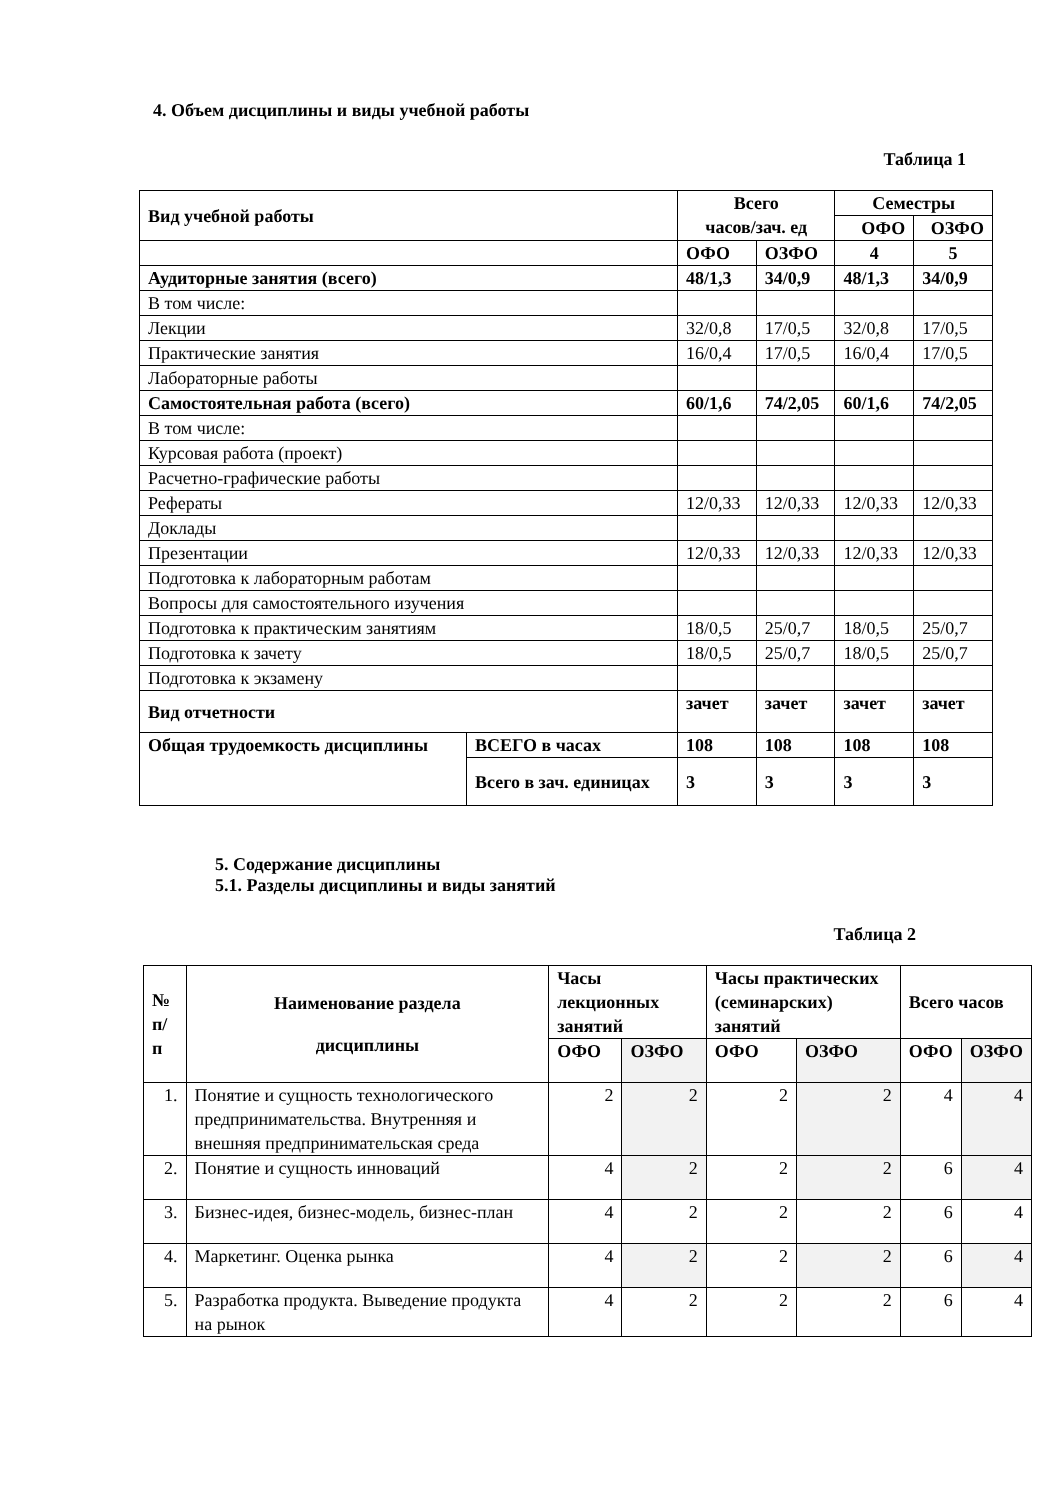4. Объем дисциплины и виды учебной работы
Таблица 1
| Вид учебной работы | | Всего часов/зач. ед | | Семестры | |
| --- | --- | --- | --- | --- | --- |
| | | | | ОФО | ОЗФО |
| | | ОФО | ОЗФО | 4 | 5 |
| Аудиторные занятия (всего) | | 48/1,3 | 34/0,9 | 48/1,3 | 34/0,9 |
| В том числе: | | | | | |
| Лекции | | 32/0,8 | 17/0,5 | 32/0,8 | 17/0,5 |
| Практические занятия | | 16/0,4 | 17/0,5 | 16/0,4 | 17/0,5 |
| Лабораторные работы | | | | | |
| Самостоятельная работа (всего) | | 60/1,6 | 74/2,05 | 60/1,6 | 74/2,05 |
| В том числе: | | | | | |
| Курсовая работа (проект) | | | | | |
| Расчетно-графические работы | | | | | |
| Рефераты | | 12/0,33 | 12/0,33 | 12/0,33 | 12/0,33 |
| Доклады | | | | | |
| Презентации | | 12/0,33 | 12/0,33 | 12/0,33 | 12/0,33 |
| Подготовка к лабораторным работам | | | | | |
| Вопросы для самостоятельного изучения | | | | | |
| Подготовка к практическим занятиям | | 18/0,5 | 25/0,7 | 18/0,5 | 25/0,7 |
| Подготовка к зачету | | 18/0,5 | 25/0,7 | 18/0,5 | 25/0,7 |
| Подготовка к экзамену | | | | | |
| Вид отчетности | | зачет | зачет | зачет | зачет |
| Общая трудоемкость дисциплины | ВСЕГО в часах | 108 | 108 | 108 | 108 |
| | Всего в зач. единицах | 3 | 3 | 3 | 3 |
5. Содержание дисциплины
5.1. Разделы дисциплины и виды занятий
Таблица 2
| № п/п | Наименование раздела дисциплины | Часы лекционных занятий | | Часы практических (семинарских) занятий | | Всего часов | |
| --- | --- | --- | --- | --- | --- | --- | --- |
| | | ОФО | ОЗФО | ОФО | ОЗФО | ОФО | ОЗФО |
| 1. | Понятие и сущность технологического предпринимательства. Внутренняя и внешняя предпринимательская среда | 2 | 2 | 2 | 2 | 4 | 4 |
| 2. | Понятие и сущность инноваций | 4 | 2 | 2 | 2 | 6 | 4 |
| 3. | Бизнес-идея, бизнес-модель, бизнес-план | 4 | 2 | 2 | 2 | 6 | 4 |
| 4. | Маркетинг. Оценка рынка | 4 | 2 | 2 | 2 | 6 | 4 |
| 5. | Разработка продукта. Выведение продукта на рынок | 4 | 2 | 2 | 2 | 6 | 4 |